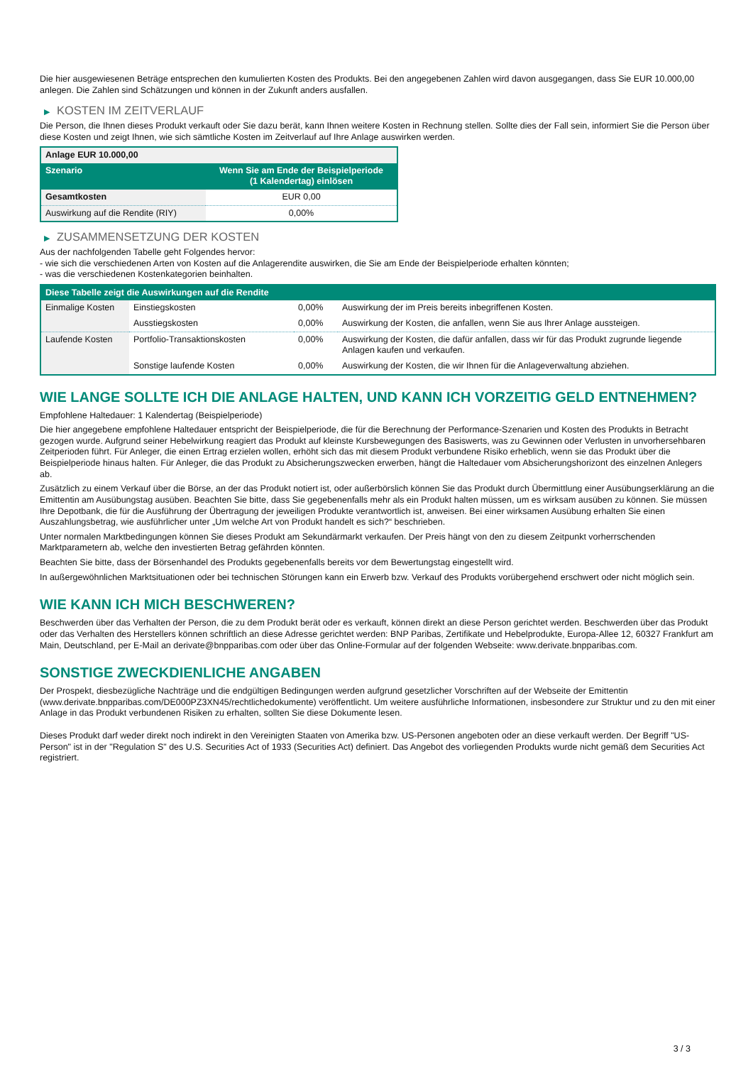Die hier ausgewiesenen Beträge entsprechen den kumulierten Kosten des Produkts. Bei den angegebenen Zahlen wird davon ausgegangen, dass Sie EUR 10.000,00 anlegen. Die Zahlen sind Schätzungen und können in der Zukunft anders ausfallen.
▶ KOSTEN IM ZEITVERLAUF
Die Person, die Ihnen dieses Produkt verkauft oder Sie dazu berät, kann Ihnen weitere Kosten in Rechnung stellen. Sollte dies der Fall sein, informiert Sie die Person über diese Kosten und zeigt Ihnen, wie sich sämtliche Kosten im Zeitverlauf auf Ihre Anlage auswirken werden.
| Anlage EUR 10.000,00 | |
| Szenario | Wenn Sie am Ende der Beispielperiode (1 Kalendertag) einlösen |
| Gesamtkosten | EUR 0,00 |
| Auswirkung auf die Rendite (RIY) | 0,00% |
▶ ZUSAMMENSETZUNG DER KOSTEN
Aus der nachfolgenden Tabelle geht Folgendes hervor:
- wie sich die verschiedenen Arten von Kosten auf die Anlagerendite auswirken, die Sie am Ende der Beispielperiode erhalten könnten;
- was die verschiedenen Kostenkategorien beinhalten.
| Diese Tabelle zeigt die Auswirkungen auf die Rendite | | | |
| --- | --- | --- | --- |
| Einmalige Kosten | Einstiegskosten | 0,00% | Auswirkung der im Preis bereits inbegriffenen Kosten. |
| | Ausstiegskosten | 0,00% | Auswirkung der Kosten, die anfallen, wenn Sie aus Ihrer Anlage aussteigen. |
| Laufende Kosten | Portfolio-Transaktionskosten | 0,00% | Auswirkung der Kosten, die dafür anfallen, dass wir für das Produkt zugrunde liegende Anlagen kaufen und verkaufen. |
| | Sonstige laufende Kosten | 0,00% | Auswirkung der Kosten, die wir Ihnen für die Anlageverwaltung abziehen. |
WIE LANGE SOLLTE ICH DIE ANLAGE HALTEN, UND KANN ICH VORZEITIG GELD ENTNEHMEN?
Empfohlene Haltedauer: 1 Kalendertag (Beispielperiode)
Die hier angegebene empfohlene Haltedauer entspricht der Beispielperiode, die für die Berechnung der Performance-Szenarien und Kosten des Produkts in Betracht gezogen wurde. Aufgrund seiner Hebelwirkung reagiert das Produkt auf kleinste Kursbewegungen des Basiswerts, was zu Gewinnen oder Verlusten in unvorhersehbaren Zeitperioden führt. Für Anleger, die einen Ertrag erzielen wollen, erhöht sich das mit diesem Produkt verbundene Risiko erheblich, wenn sie das Produkt über die Beispielperiode hinaus halten. Für Anleger, die das Produkt zu Absicherungszwecken erwerben, hängt die Haltedauer vom Absicherungshorizont des einzelnen Anlegers ab.
Zusätzlich zu einem Verkauf über die Börse, an der das Produkt notiert ist, oder außerbörslich können Sie das Produkt durch Übermittlung einer Ausübungserklärung an die Emittentin am Ausübungstag ausüben. Beachten Sie bitte, dass Sie gegebenenfalls mehr als ein Produkt halten müssen, um es wirksam ausüben zu können. Sie müssen Ihre Depotbank, die für die Ausführung der Übertragung der jeweiligen Produkte verantwortlich ist, anweisen. Bei einer wirksamen Ausübung erhalten Sie einen Auszahlungsbetrag, wie ausführlicher unter „Um welche Art von Produkt handelt es sich?“ beschrieben.
Unter normalen Marktbedingungen können Sie dieses Produkt am Sekundärmarkt verkaufen. Der Preis hängt von den zu diesem Zeitpunkt vorherrschenden Marktparametern ab, welche den investierten Betrag gefährden könnten.
Beachten Sie bitte, dass der Börsenhandel des Produkts gegebenenfalls bereits vor dem Bewertungstag eingestellt wird.
In außergewöhnlichen Marktsituationen oder bei technischen Störungen kann ein Erwerb bzw. Verkauf des Produkts vorübergehend erschwert oder nicht möglich sein.
WIE KANN ICH MICH BESCHWEREN?
Beschwerden über das Verhalten der Person, die zu dem Produkt berät oder es verkauft, können direkt an diese Person gerichtet werden. Beschwerden über das Produkt oder das Verhalten des Herstellers können schriftlich an diese Adresse gerichtet werden: BNP Paribas, Zertifikate und Hebelprodukte, Europa-Allee 12, 60327 Frankfurt am Main, Deutschland, per E-Mail an derivate@bnpparibas.com oder über das Online-Formular auf der folgenden Webseite: www.derivate.bnpparibas.com.
SONSTIGE ZWECKDIENLICHE ANGABEN
Der Prospekt, diesbezügliche Nachträge und die endgültigen Bedingungen werden aufgrund gesetzlicher Vorschriften auf der Webseite der Emittentin (www.derivate.bnpparibas.com/DE000PZ3XN45/rechtlichedokumente) veröffentlicht. Um weitere ausführliche Informationen, insbesondere zur Struktur und zu den mit einer Anlage in das Produkt verbundenen Risiken zu erhalten, sollten Sie diese Dokumente lesen.
Dieses Produkt darf weder direkt noch indirekt in den Vereinigten Staaten von Amerika bzw. US-Personen angeboten oder an diese verkauft werden. Der Begriff "US-Person" ist in der "Regulation S" des U.S. Securities Act of 1933 (Securities Act) definiert. Das Angebot des vorliegenden Produkts wurde nicht gemäß dem Securities Act registriert.
3 / 3